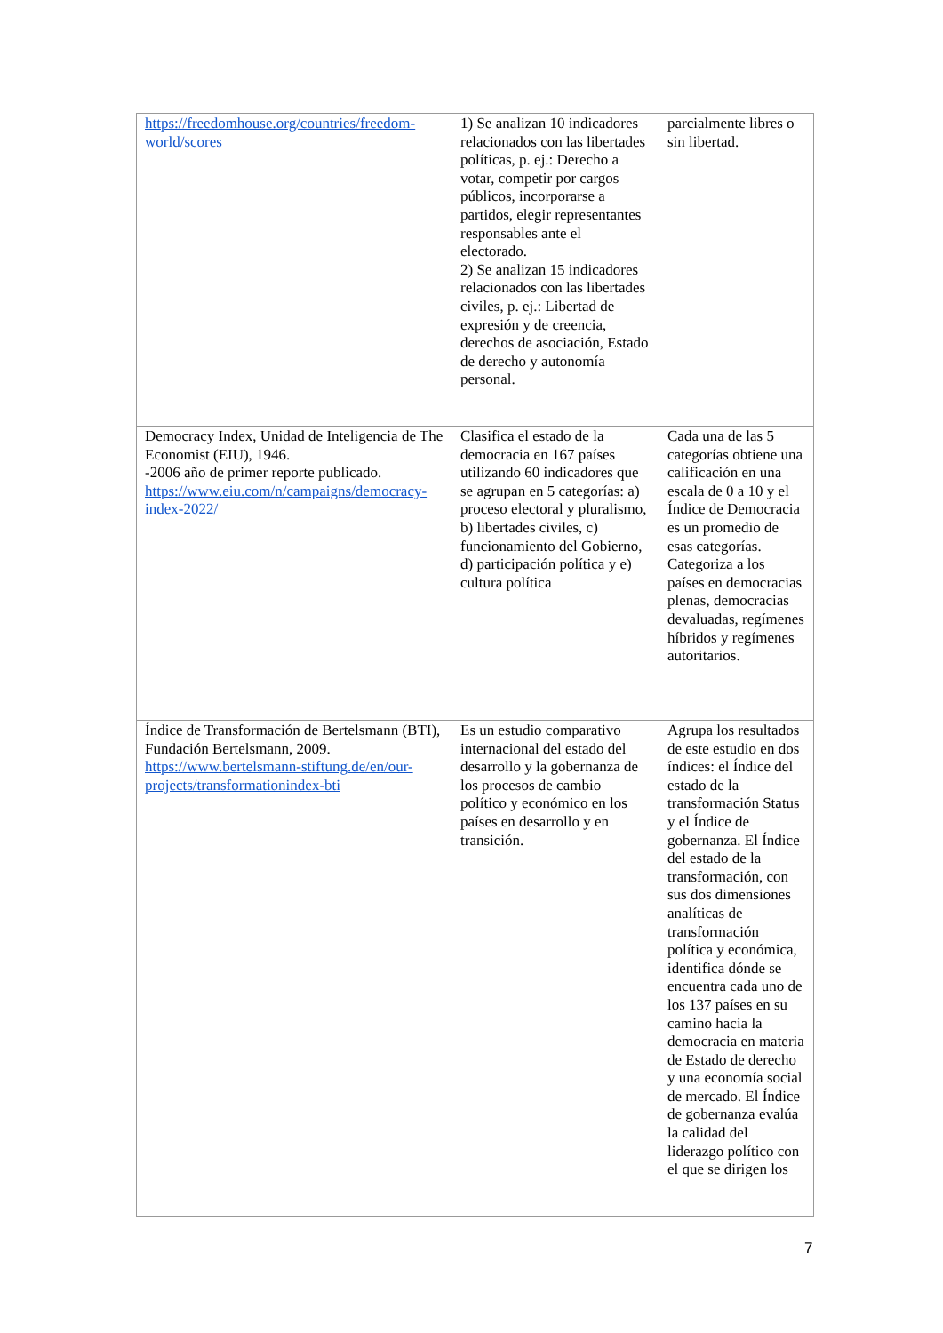| https://freedomhouse.org/countries/freedom-world/scores | 1) Se analizan 10 indicadores relacionados con las libertades políticas, p. ej.: Derecho a votar, competir por cargos públicos, incorporarse a partidos, elegir representantes responsables ante el electorado. 2) Se analizan 15 indicadores relacionados con las libertades civiles, p. ej.: Libertad de expresión y de creencia, derechos de asociación, Estado de derecho y autonomía personal. | parcialmente libres o sin libertad. |
| Democracy Index, Unidad de Inteligencia de The Economist (EIU), 1946. -2006 año de primer reporte publicado. https://www.eiu.com/n/campaigns/democracy-index-2022/ | Clasifica el estado de la democracia en 167 países utilizando 60 indicadores que se agrupan en 5 categorías: a) proceso electoral y pluralismo, b) libertades civiles, c) funcionamiento del Gobierno, d) participación política y e) cultura política | Cada una de las 5 categorías obtiene una calificación en una escala de 0 a 10 y el Índice de Democracia es un promedio de esas categorías. Categoriza a los países en democracias plenas, democracias devaluadas, regímenes híbridos y regímenes autoritarios. |
| Índice de Transformación de Bertelsmann (BTI), Fundación Bertelsmann, 2009. https://www.bertelsmann-stiftung.de/en/our-projects/transformationindex-bti | Es un estudio comparativo internacional del estado del desarrollo y la gobernanza de los procesos de cambio político y económico en los países en desarrollo y en transición. | Agrupa los resultados de este estudio en dos índices: el Índice del estado de la transformación Status y el Índice de gobernanza. El Índice del estado de la transformación, con sus dos dimensiones analíticas de transformación política y económica, identifica dónde se encuentra cada uno de los 137 países en su camino hacia la democracia en materia de Estado de derecho y una economía social de mercado. El Índice de gobernanza evalúa la calidad del liderazgo político con el que se dirigen los |
7